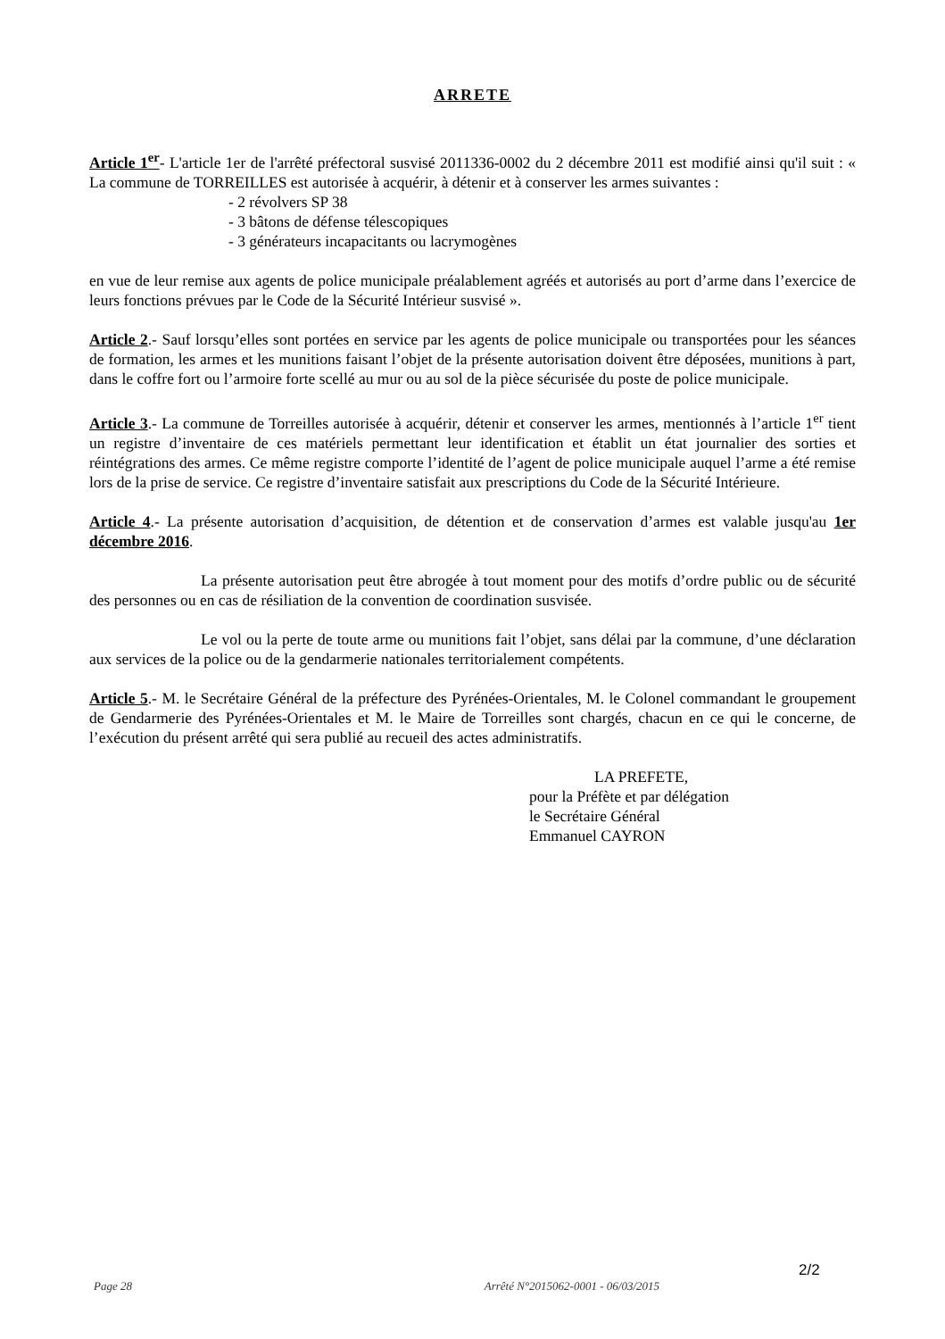ARRETE
Article 1<sup>er</sup>- L'article 1er de l'arrêté préfectoral susvisé 2011336-0002 du 2 décembre 2011 est modifié ainsi qu'il suit : « La commune de TORREILLES est autorisée à acquérir, à détenir et à conserver les armes suivantes :
- 2 révolvers SP 38
- 3 bâtons de défense télescopiques
- 3 générateurs incapacitants ou lacrymogènes
en vue de leur remise aux agents de police municipale préalablement agréés et autorisés au port d’arme dans l’exercice de leurs fonctions prévues par le Code de la Sécurité Intérieur susvisé ».
Article 2.- Sauf lorsqu’elles sont portées en service par les agents de police municipale ou transportées pour les séances de formation, les armes et les munitions faisant l’objet de la présente autorisation doivent être déposées, munitions à part, dans le coffre fort ou l’armoire forte scellé au mur ou au sol de la pièce sécurisée du poste de police municipale.
Article 3.- La commune de Torreilles autorisée à acquérir, détenir et conserver les armes, mentionnés à l’article 1<sup>er</sup> tient un registre d’inventaire de ces matériels permettant leur identification et établit un état journalier des sorties et réintégrations des armes. Ce même registre comporte l’identité de l’agent de police municipale auquel l’arme a été remise lors de la prise de service. Ce registre d’inventaire satisfait aux prescriptions du Code de la Sécurité Intérieure.
Article 4.- La présente autorisation d’acquisition, de détention et de conservation d’armes est valable jusqu'au 1er décembre 2016.
La présente autorisation peut être abrogée à tout moment pour des motifs d’ordre public ou de sécurité des personnes ou en cas de résiliation de la convention de coordination susvisée.
Le vol ou la perte de toute arme ou munitions fait l’objet, sans délai par la commune, d’une déclaration aux services de la police ou de la gendarmerie nationales territorialement compétents.
Article 5.- M. le Secrétaire Général de la préfecture des Pyrénées-Orientales, M. le Colonel commandant le groupement de Gendarmerie des Pyrénées-Orientales et M. le Maire de Torreilles sont chargés, chacun en ce qui le concerne, de l’exécution du présent arrêté qui sera publié au recueil des actes administratifs.
LA PREFETE,
pour la Préfète et par délégation
le Secrétaire Général
Emmanuel CAYRON
2/2
Page 28 Arrêté N°2015062-0001 - 06/03/2015